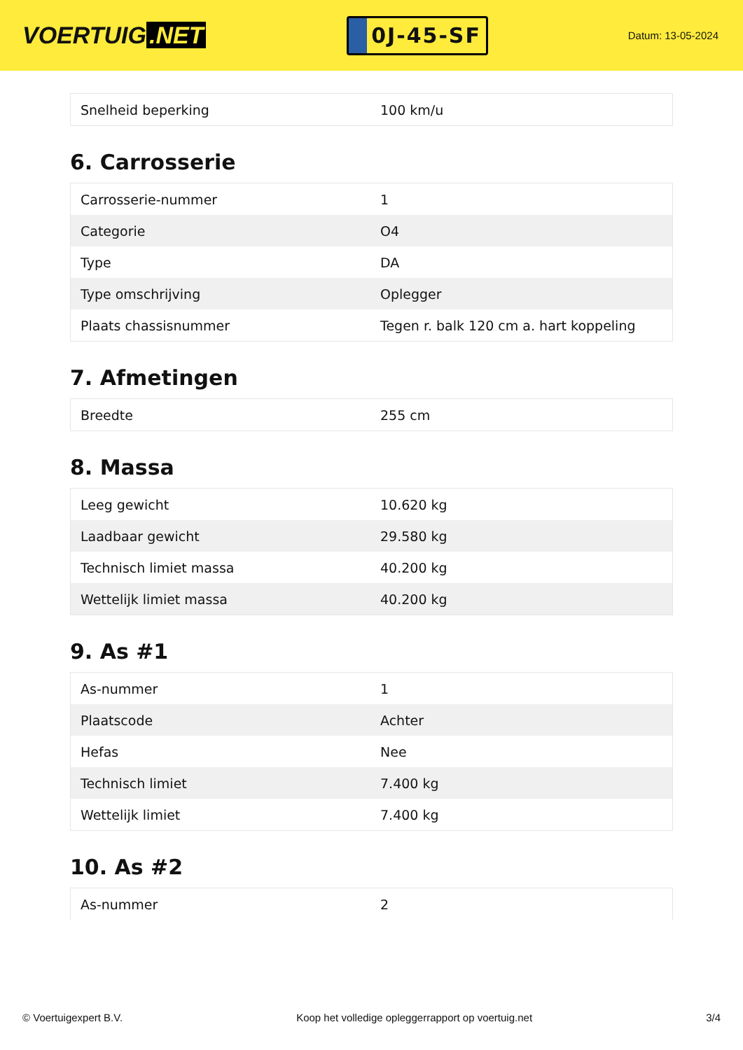VOERTUIG.NET
0J-45-SF
Datum: 13-05-2024
| Snelheid beperking | 100 km/u |
6. Carrosserie
| Carrosserie-nummer | 1 |
| Categorie | O4 |
| Type | DA |
| Type omschrijving | Oplegger |
| Plaats chassisnummer | Tegen r. balk 120 cm a. hart koppeling |
7. Afmetingen
| Breedte | 255 cm |
8. Massa
| Leeg gewicht | 10.620 kg |
| Laadbaar gewicht | 29.580 kg |
| Technisch limiet massa | 40.200 kg |
| Wettelijk limiet massa | 40.200 kg |
9. As #1
| As-nummer | 1 |
| Plaatscode | Achter |
| Hefas | Nee |
| Technisch limiet | 7.400 kg |
| Wettelijk limiet | 7.400 kg |
10. As #2
| As-nummer | 2 |
© Voertuigexpert B.V. Koop het volledige opleggerrapport op voertuig.net 3/4